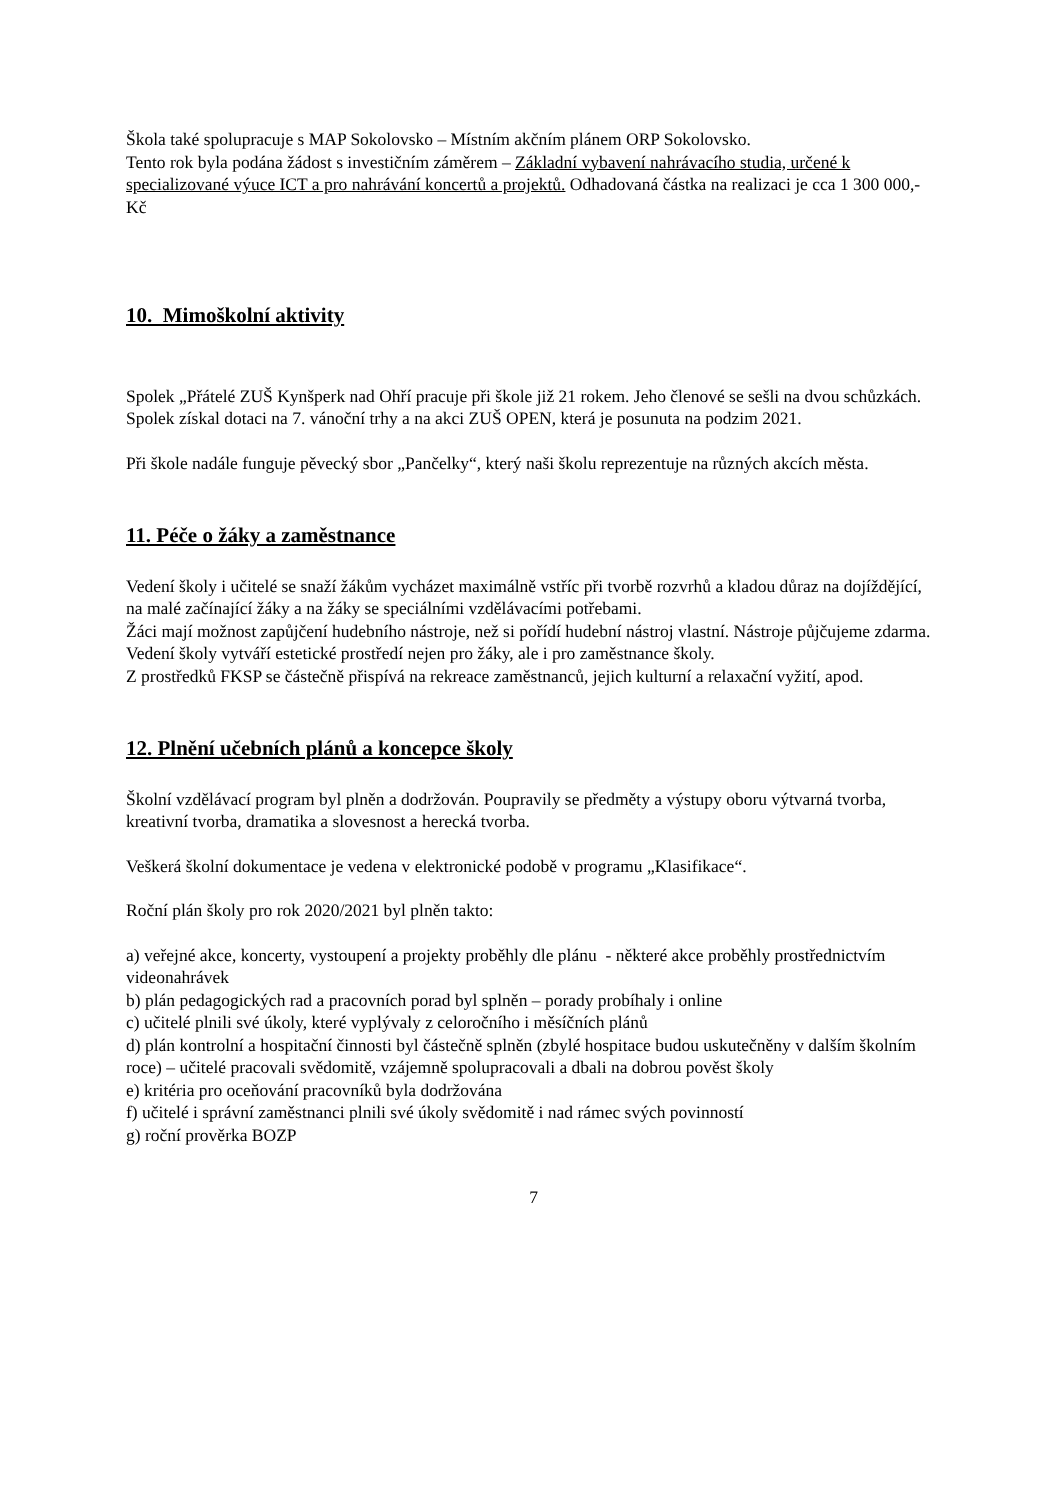Škola také spolupracuje s MAP Sokolovsko – Místním akčním plánem ORP Sokolovsko.
Tento rok byla podána žádost s investičním záměrem – Základní vybavení nahrávacího studia, určené k specializované výuce ICT a pro nahrávání koncertů a projektů. Odhadovaná částka na realizaci je cca 1 300 000,- Kč
10. Mimoškolní aktivity
Spolek „Přátelé ZUŠ Kynšperk nad Ohří pracuje při škole již 21 rokem. Jeho členové se sešli na dvou schůzkách. Spolek získal dotaci na 7. vánoční trhy a na akci ZUŠ OPEN, která je posunuta na podzim 2021.
Při škole nadále funguje pěvecký sbor „Pančelky“, který naši školu reprezentuje na různých akcích města.
11. Péče o žáky a zaměstnance
Vedení školy i učitelé se snaží žákům vycházet maximálně vstříc při tvorbě rozvrhů a kladou důraz na dojíždějící, na malé začínající žáky a na žáky se speciálními vzdělávacími potřebami.
Žáci mají možnost zapůjčení hudebního nástroje, než si pořídí hudební nástroj vlastní. Nástroje půjčujeme zdarma.
Vedení školy vytváří estetické prostředí nejen pro žáky, ale i pro zaměstnance školy.
Z prostředků FKSP se částečně přispívá na rekreace zaměstnanců, jejich kulturní a relaxační vyžití, apod.
12. Plnění učebních plánů a koncepce školy
Školní vzdělávací program byl plněn a dodržován. Poupravily se předměty a výstupy oboru výtvarná tvorba, kreativní tvorba, dramatika a slovesnost a herecká tvorba.
Veškerá školní dokumentace je vedena v elektronické podobě v programu „Klasifikace“.
Roční plán školy pro rok 2020/2021 byl plněn takto:
a) veřejné akce, koncerty, vystoupení a projekty proběhly dle plánu - některé akce proběhly prostřednictvím videonahrávek
b) plán pedagogických rad a pracovních porad byl splněn – porady probíhaly i online
c) učitelé plnili své úkoly, které vyplývaly z celoročního i měsíčních plánů
d) plán kontrolní a hospitační činnosti byl částečně splněn (zbylé hospitace budou uskutečněny v dalším školním roce) – učitelé pracovali svědomitě, vzájemně spolupracovali a dbali na dobrou pověst školy
e) kritéria pro oceňování pracovníků byla dodržována
f) učitelé i správní zaměstnanci plnili své úkoly svědomitě i nad rámec svých povinností
g) roční prověrka BOZP
7